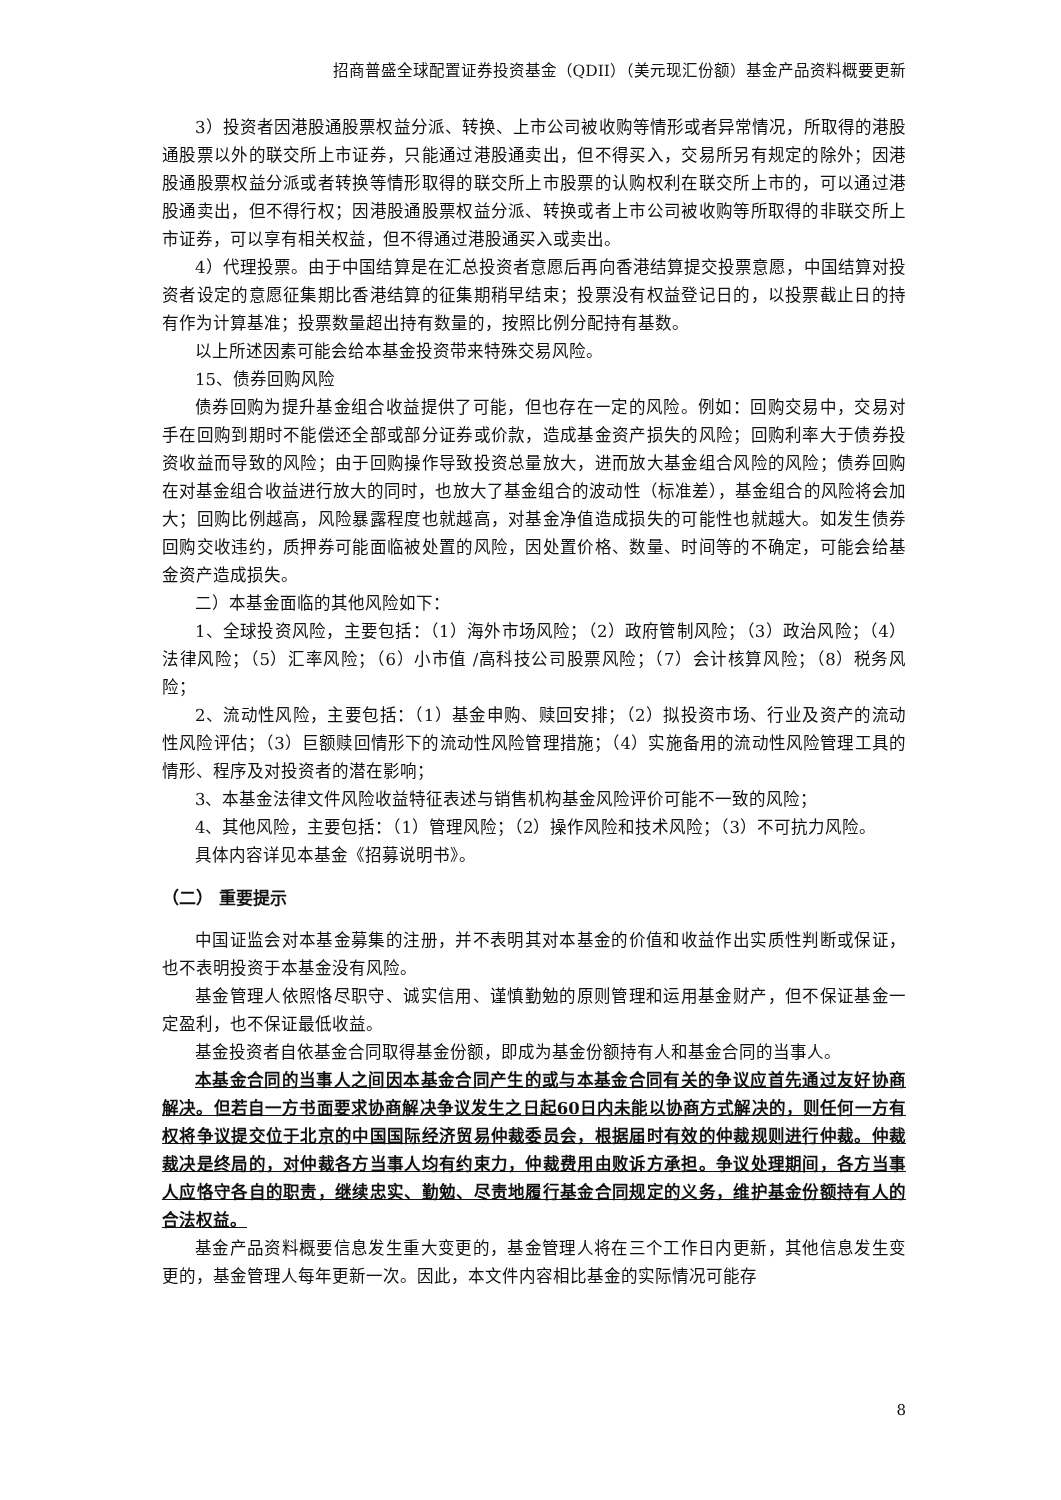招商普盛全球配置证券投资基金（QDII）（美元现汇份额）基金产品资料概要更新
3）投资者因港股通股票权益分派、转换、上市公司被收购等情形或者异常情况，所取得的港股通股票以外的联交所上市证券，只能通过港股通卖出，但不得买入，交易所另有规定的除外；因港股通股票权益分派或者转换等情形取得的联交所上市股票的认购权利在联交所上市的，可以通过港股通卖出，但不得行权；因港股通股票权益分派、转换或者上市公司被收购等所取得的非联交所上市证券，可以享有相关权益，但不得通过港股通买入或卖出。
4）代理投票。由于中国结算是在汇总投资者意愿后再向香港结算提交投票意愿，中国结算对投资者设定的意愿征集期比香港结算的征集期稍早结束；投票没有权益登记日的，以投票截止日的持有作为计算基准；投票数量超出持有数量的，按照比例分配持有基数。
以上所述因素可能会给本基金投资带来特殊交易风险。
15、债券回购风险
债券回购为提升基金组合收益提供了可能，但也存在一定的风险。例如：回购交易中，交易对手在回购到期时不能偿还全部或部分证券或价款，造成基金资产损失的风险；回购利率大于债券投资收益而导致的风险；由于回购操作导致投资总量放大，进而放大基金组合风险的风险；债券回购在对基金组合收益进行放大的同时，也放大了基金组合的波动性（标准差），基金组合的风险将会加大；回购比例越高，风险暴露程度也就越高，对基金净值造成损失的可能性也就越大。如发生债券回购交收违约，质押券可能面临被处置的风险，因处置价格、数量、时间等的不确定，可能会给基金资产造成损失。
二）本基金面临的其他风险如下：
1、全球投资风险，主要包括：（1）海外市场风险；（2）政府管制风险；（3）政治风险；（4）法律风险；（5）汇率风险；（6）小市值 /高科技公司股票风险；（7）会计核算风险；（8）税务风险；
2、流动性风险，主要包括：（1）基金申购、赎回安排；（2）拟投资市场、行业及资产的流动性风险评估；（3）巨额赎回情形下的流动性风险管理措施；（4）实施备用的流动性风险管理工具的情形、程序及对投资者的潜在影响；
3、本基金法律文件风险收益特征表述与销售机构基金风险评价可能不一致的风险；
4、其他风险，主要包括：（1）管理风险；（2）操作风险和技术风险；（3）不可抗力风险。
具体内容详见本基金《招募说明书》。
（二） 重要提示
中国证监会对本基金募集的注册，并不表明其对本基金的价值和收益作出实质性判断或保证，也不表明投资于本基金没有风险。
基金管理人依照恪尽职守、诚实信用、谨慎勤勉的原则管理和运用基金财产，但不保证基金一定盈利，也不保证最低收益。
基金投资者自依基金合同取得基金份额，即成为基金份额持有人和基金合同的当事人。
本基金合同的当事人之间因本基金合同产生的或与本基金合同有关的争议应首先通过友好协商解决。但若自一方书面要求协商解决争议发生之日起60日内未能以协商方式解决的，则任何一方有权将争议提交位于北京的中国国际经济贸易仲裁委员会，根据届时有效的仲裁规则进行仲裁。仲裁裁决是终局的，对仲裁各方当事人均有约束力，仲裁费用由败诉方承担。争议处理期间，各方当事人应恪守各自的职责，继续忠实、勤勉、尽责地履行基金合同规定的义务，维护基金份额持有人的合法权益。
基金产品资料概要信息发生重大变更的，基金管理人将在三个工作日内更新，其他信息发生变更的，基金管理人每年更新一次。因此，本文件内容相比基金的实际情况可能存
8